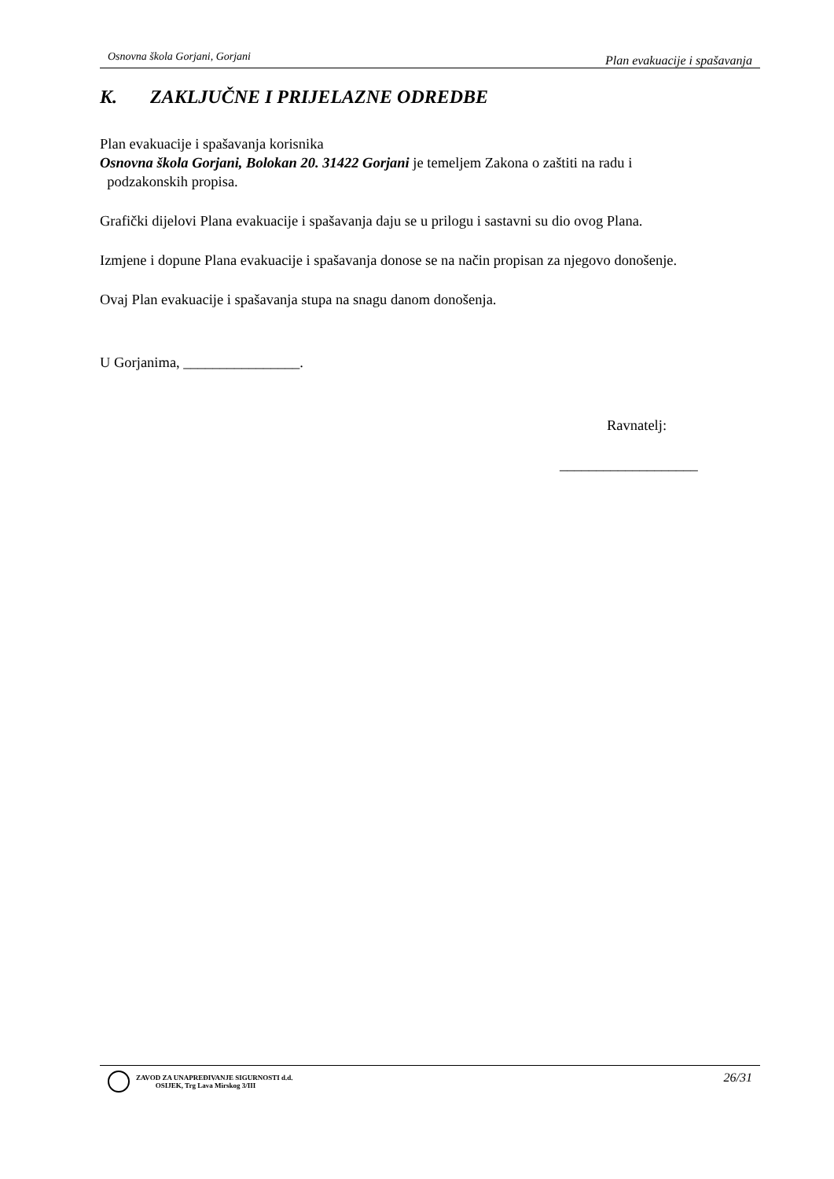Osnovna škola Gorjani, Gorjani Plan evakuacije i spašavanja
K. ZAKLJUČNE I PRIJELAZNE ODREDBE
Plan evakuacije i spašavanja korisnika
Osnovna škola Gorjani, Bolokan 20. 31422 Gorjani je temeljem Zakona o zaštiti na radu i
podzakonskih propisa.
Grafički dijelovi Plana evakuacije i spašavanja daju se u prilogu i sastavni su dio ovog Plana.
Izmjene i dopune Plana evakuacije i spašavanja donose se na način propisan za njegovo donošenje.
Ovaj Plan evakuacije i spašavanja stupa na snagu danom donošenja.
U Gorjanima, ________________.
Ravnatelj:
___________________
ZAVOD ZA UNAPREĐIVANJE SIGURNOSTI d.d.
OSIJEK, Trg Lava Mirskog 3/III
26/31